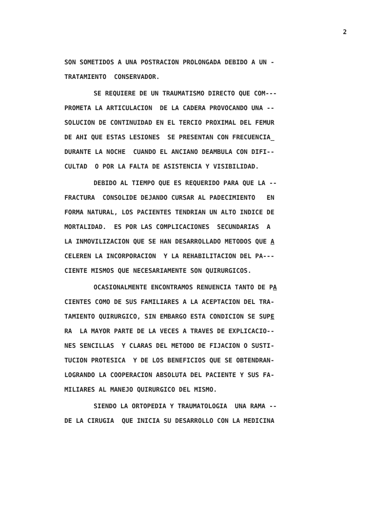2
SON SOMETIDOS A UNA POSTRACION PROLONGADA DEBIDO A UN -
TRATAMIENTO CONSERVADOR.
SE REQUIERE DE UN TRAUMATISMO DIRECTO QUE COM---
PROMETA LA ARTICULACION DE LA CADERA PROVOCANDO UNA --
SOLUCION DE CONTINUIDAD EN EL TERCIO PROXIMAL DEL FEMUR
DE AHI QUE ESTAS LESIONES SE PRESENTAN CON FRECUENCIA_
DURANTE LA NOCHE CUANDO EL ANCIANO DEAMBULA CON DIFI--
CULTAD O POR LA FALTA DE ASISTENCIA Y VISIBILIDAD.
DEBIDO AL TIEMPO QUE ES REQUERIDO PARA QUE LA --
FRACTURA CONSOLIDE DEJANDO CURSAR AL PADECIMIENTO EN
FORMA NATURAL, LOS PACIENTES TENDRIAN UN ALTO INDICE DE
MORTALIDAD. ES POR LAS COMPLICACIONES SECUNDARIAS A
LA INMOVILIZACION QUE SE HAN DESARROLLADO METODOS QUE A
CELEREN LA INCORPORACION Y LA REHABILITACION DEL PA---
CIENTE MISMOS QUE NECESARIAMENTE SON QUIRURGICOS.
OCASIONALMENTE ENCONTRAMOS RENUENCIA TANTO DE PA
CIENTES COMO DE SUS FAMILIARES A LA ACEPTACION DEL TRA-
TAMIENTO QUIRURGICO, SIN EMBARGO ESTA CONDICION SE SUPE
RA LA MAYOR PARTE DE LA VECES A TRAVES DE EXPLICACIO--
NES SENCILLAS Y CLARAS DEL METODO DE FIJACION O SUSTI-
TUCION PROTESICA Y DE LOS BENEFICIOS QUE SE OBTENDRAN-
LOGRANDO LA COOPERACION ABSOLUTA DEL PACIENTE Y SUS FA-
MILIARES AL MANEJO QUIRURGICO DEL MISMO.
SIENDO LA ORTOPEDIA Y TRAUMATOLOGIA UNA RAMA --
DE LA CIRUGIA QUE INICIA SU DESARROLLO CON LA MEDICINA